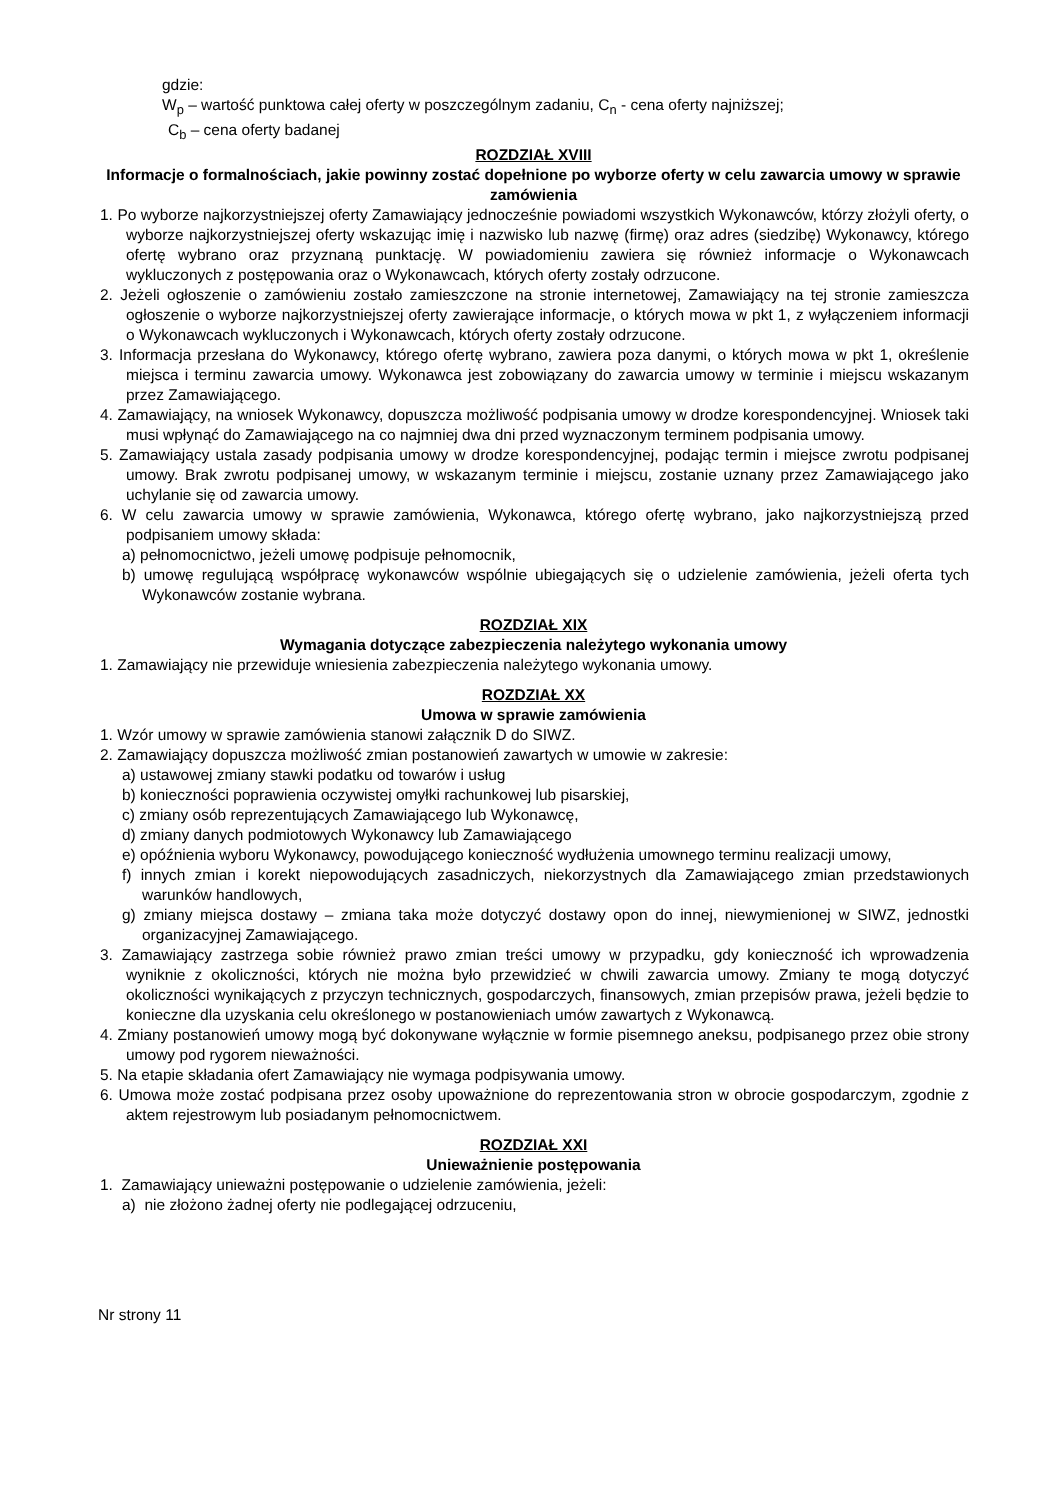gdzie:
W<sub>p</sub> – wartość punktowa całej oferty w poszczególnym zadaniu, C<sub>n</sub> - cena oferty najniższej;
C<sub>b</sub> – cena oferty badanej
ROZDZIAŁ XVIII
Informacje o formalnościach, jakie powinny zostać dopełnione po wyborze oferty w celu zawarcia umowy w sprawie zamówienia
1. Po wyborze najkorzystniejszej oferty Zamawiający jednocześnie powiadomi wszystkich Wykonawców, którzy złożyli oferty, o wyborze najkorzystniejszej oferty wskazując imię i nazwisko lub nazwę (firmę) oraz adres (siedzibę) Wykonawcy, którego ofertę wybrano oraz przyznaną punktację. W powiadomieniu zawiera się również informacje o Wykonawcach wykluczonych z postępowania oraz o Wykonawcach, których oferty zostały odrzucone.
2. Jeżeli ogłoszenie o zamówieniu zostało zamieszczone na stronie internetowej, Zamawiający na tej stronie zamieszcza ogłoszenie o wyborze najkorzystniejszej oferty zawierające informacje, o których mowa w pkt 1, z wyłączeniem informacji o Wykonawcach wykluczonych i Wykonawcach, których oferty zostały odrzucone.
3. Informacja przesłana do Wykonawcy, którego ofertę wybrano, zawiera poza danymi, o których mowa w pkt 1, określenie miejsca i terminu zawarcia umowy. Wykonawca jest zobowiązany do zawarcia umowy w terminie i miejscu wskazanym przez Zamawiającego.
4. Zamawiający, na wniosek Wykonawcy, dopuszcza możliwość podpisania umowy w drodze korespondencyjnej. Wniosek taki musi wpłynąć do Zamawiającego na co najmniej dwa dni przed wyznaczonym terminem podpisania umowy.
5. Zamawiający ustala zasady podpisania umowy w drodze korespondencyjnej, podając termin i miejsce zwrotu podpisanej umowy. Brak zwrotu podpisanej umowy, w wskazanym terminie i miejscu, zostanie uznany przez Zamawiającego jako uchylanie się od zawarcia umowy.
6. W celu zawarcia umowy w sprawie zamówienia, Wykonawca, którego ofertę wybrano, jako najkorzystniejszą przed podpisaniem umowy składa:
a) pełnomocnictwo, jeżeli umowę podpisuje pełnomocnik,
b) umowę regulującą współpracę wykonawców wspólnie ubiegających się o udzielenie zamówienia, jeżeli oferta tych Wykonawców zostanie wybrana.
ROZDZIAŁ XIX
Wymagania dotyczące zabezpieczenia należytego wykonania umowy
1. Zamawiający nie przewiduje wniesienia zabezpieczenia należytego wykonania umowy.
ROZDZIAŁ XX
Umowa w sprawie zamówienia
1. Wzór umowy w sprawie zamówienia stanowi załącznik D do SIWZ.
2. Zamawiający dopuszcza możliwość zmian postanowień zawartych w umowie w zakresie:
a) ustawowej zmiany stawki podatku od towarów i usług
b) konieczności poprawienia oczywistej omyłki rachunkowej lub pisarskiej,
c) zmiany osób reprezentujących Zamawiającego lub Wykonawcę,
d) zmiany danych podmiotowych Wykonawcy lub Zamawiającego
e) opóźnienia wyboru Wykonawcy, powodującego konieczność wydłużenia umownego terminu realizacji umowy,
f) innych zmian i korekt niepowodujących zasadniczych, niekorzystnych dla Zamawiającego zmian przedstawionych warunków handlowych,
g) zmiany miejsca dostawy – zmiana taka może dotyczyć dostawy opon do innej, niewymienionej w SIWZ, jednostki organizacyjnej Zamawiającego.
3. Zamawiający zastrzega sobie również prawo zmian treści umowy w przypadku, gdy konieczność ich wprowadzenia wyniknie z okoliczności, których nie można było przewidzieć w chwili zawarcia umowy. Zmiany te mogą dotyczyć okoliczności wynikających z przyczyn technicznych, gospodarczych, finansowych, zmian przepisów prawa, jeżeli będzie to konieczne dla uzyskania celu określonego w postanowieniach umów zawartych z Wykonawcą.
4. Zmiany postanowień umowy mogą być dokonywane wyłącznie w formie pisemnego aneksu, podpisanego przez obie strony umowy pod rygorem nieważności.
5. Na etapie składania ofert Zamawiający nie wymaga podpisywania umowy.
6. Umowa może zostać podpisana przez osoby upoważnione do reprezentowania stron w obrocie gospodarczym, zgodnie z aktem rejestrowym lub posiadanym pełnomocnictwem.
ROZDZIAŁ XXI
Unieważnienie postępowania
1. Zamawiający unieważni postępowanie o udzielenie zamówienia, jeżeli:
a) nie złożono żadnej oferty nie podlegającej odrzuceniu,
Nr strony 11